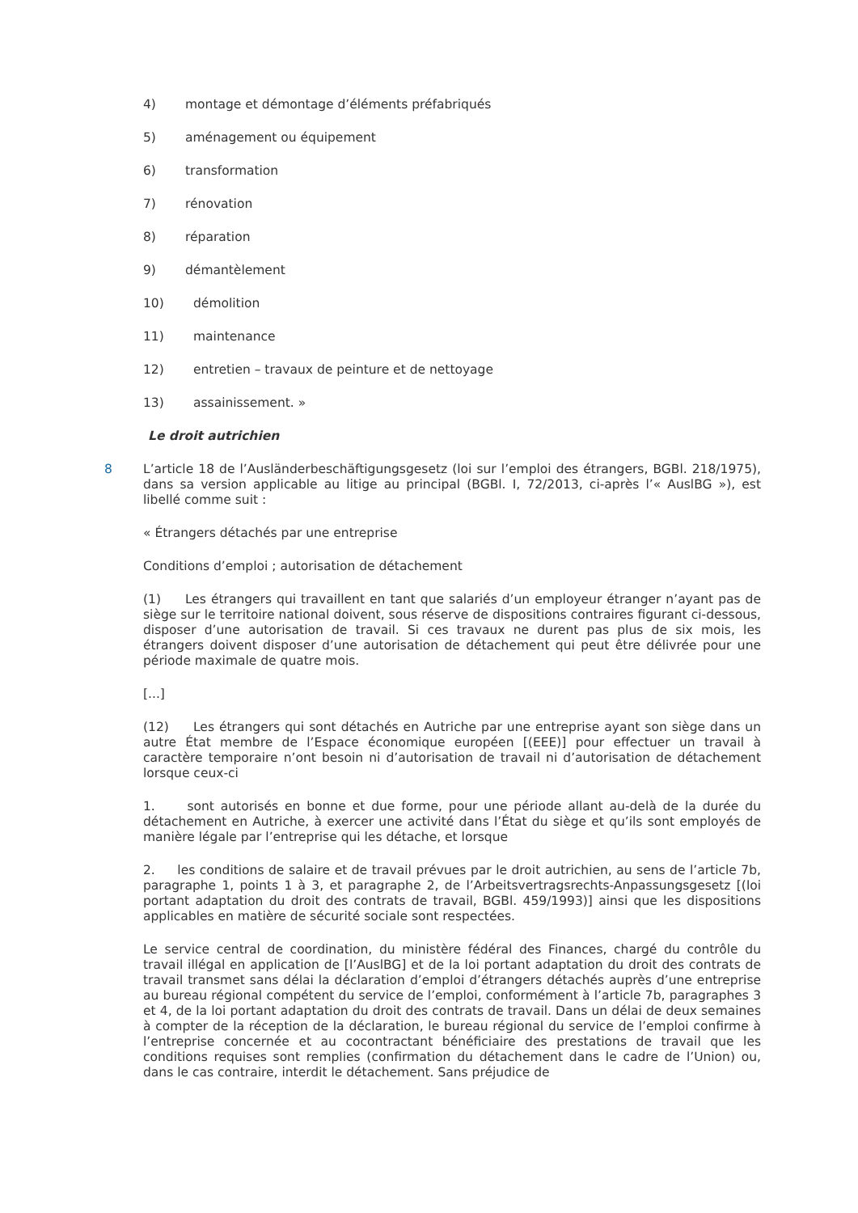4) montage et démontage d’éléments préfabriqués
5) aménagement ou équipement
6) transformation
7) rénovation
8) réparation
9) démantèlement
10) démolition
11) maintenance
12) entretien – travaux de peinture et de nettoyage
13) assainissement. »
Le droit autrichien
8 L’article 18 de l’Ausländerbeschäftigungsgesetz (loi sur l’emploi des étrangers, BGBl. 218/1975), dans sa version applicable au litige au principal (BGBl. I, 72/2013, ci-après l’« AuslBG »), est libellé comme suit :
« Étrangers détachés par une entreprise
Conditions d’emploi ; autorisation de détachement
(1) Les étrangers qui travaillent en tant que salariés d’un employeur étranger n’ayant pas de siège sur le territoire national doivent, sous réserve de dispositions contraires figurant ci-dessous, disposer d’une autorisation de travail. Si ces travaux ne durent pas plus de six mois, les étrangers doivent disposer d’une autorisation de détachement qui peut être délivrée pour une période maximale de quatre mois.
[...]
(12) Les étrangers qui sont détachés en Autriche par une entreprise ayant son siège dans un autre État membre de l’Espace économique européen [(EEE)] pour effectuer un travail à caractère temporaire n’ont besoin ni d’autorisation de travail ni d’autorisation de détachement lorsque ceux-ci
1. sont autorisés en bonne et due forme, pour une période allant au-delà de la durée du détachement en Autriche, à exercer une activité dans l’État du siège et qu’ils sont employés de manière légale par l’entreprise qui les détache, et lorsque
2. les conditions de salaire et de travail prévues par le droit autrichien, au sens de l’article 7b, paragraphe 1, points 1 à 3, et paragraphe 2, de l’Arbeitsvertragsrechts-Anpassungsgesetz [(loi portant adaptation du droit des contrats de travail, BGBl. 459/1993)] ainsi que les dispositions applicables en matière de sécurité sociale sont respectées.
Le service central de coordination, du ministère fédéral des Finances, chargé du contrôle du travail illégal en application de [l’AuslBG] et de la loi portant adaptation du droit des contrats de travail transmet sans délai la déclaration d’emploi d’étrangers détachés auprès d’une entreprise au bureau régional compétent du service de l’emploi, conformément à l’article 7b, paragraphes 3 et 4, de la loi portant adaptation du droit des contrats de travail. Dans un délai de deux semaines à compter de la réception de la déclaration, le bureau régional du service de l’emploi confirme à l’entreprise concernée et au cocontractant bénéficiaire des prestations de travail que les conditions requises sont remplies (confirmation du détachement dans le cadre de l’Union) ou, dans le cas contraire, interdit le détachement. Sans préjudice de